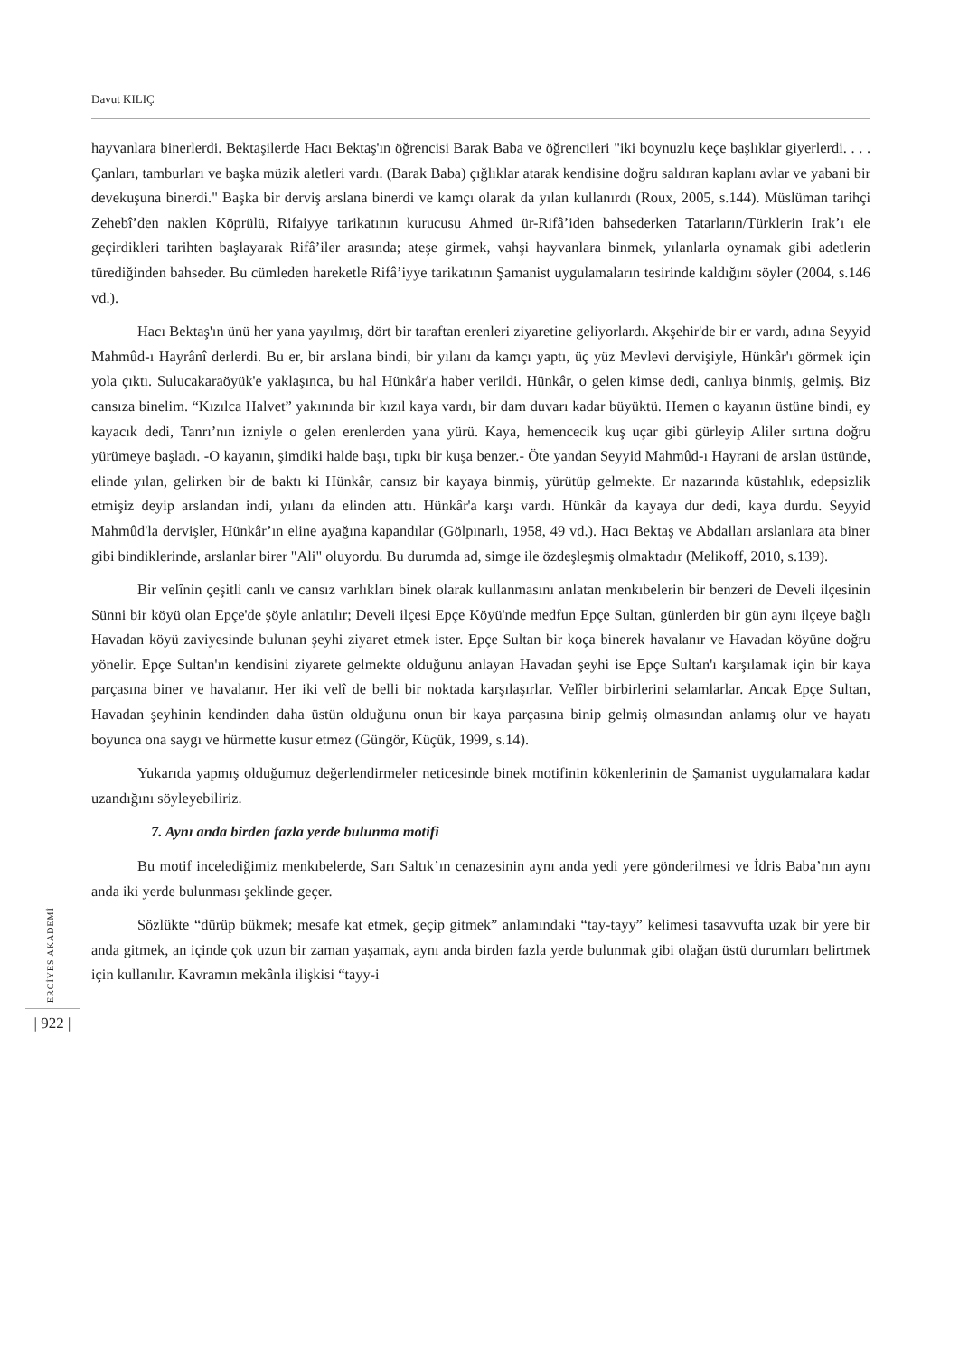Davut KILIÇ
hayvanlara binerlerdi. Bektaşilerde Hacı Bektaş'ın öğrencisi Barak Baba ve öğrencileri "iki boynuzlu keçe başlıklar giyerlerdi. . . . Çanları, tamburları ve başka müzik aletleri vardı. (Barak Baba) çığlıklar atarak kendisine doğru saldıran kaplanı avlar ve yabani bir devekuşuna binerdi." Başka bir derviş arslana binerdi ve kamçı olarak da yılan kullanırdı (Roux, 2005, s.144). Müslüman tarihçi Zehebî’den naklen Köprülü, Rifaiyye tarikatının kurucusu Ahmed ür-Rifâ’iden bahsederken Tatarların/Türklerin Irak’ı ele geçirdikleri tarihten başlayarak Rifâ’iler arasında; ateşe girmek, vahşi hayvanlara binmek, yılanlarla oynamak gibi adetlerin türediğinden bahseder. Bu cümleden hareketle Rifâ’iyye tarikatının Şamanist uygulamaların tesirinde kaldığını söyler (2004, s.146 vd.).
Hacı Bektaş'ın ünü her yana yayılmış, dört bir taraftan erenleri ziyaretine geliyorlardı. Akşehir'de bir er vardı, adına Seyyid Mahmûd-ı Hayrânî derlerdi. Bu er, bir arslana bindi, bir yılanı da kamçı yaptı, üç yüz Mevlevi dervişiyle, Hünkâr'ı görmek için yola çıktı. Sulucakaraöyük'e yaklaşınca, bu hal Hünkâr'a haber verildi. Hünkâr, o gelen kimse dedi, canlıya binmiş, gelmiş. Biz cansıza binelim. “Kızılca Halvet” yakınında bir kızıl kaya vardı, bir dam duvarı kadar büyüktü. Hemen o kayanın üstüne bindi, ey kayacık dedi, Tanrı’nın izniyle o gelen erenlerden yana yürü. Kaya, hemencecik kuş uçar gibi gürleyip Aliler sırtına doğru yürümeye başladı. -O kayanın, şimdiki halde başı, tıpkı bir kuşa benzer.- Öte yandan Seyyid Mahmûd-ı Hayrani de arslan üstünde, elinde yılan, gelirken bir de baktı ki Hünkâr, cansız bir kayaya binmiş, yürütüp gelmekte. Er nazarında küstahlık, edepsizlik etmişiz deyip arslandan indi, yılanı da elinden attı. Hünkâr'a karşı vardı. Hünkâr da kayaya dur dedi, kaya durdu. Seyyid Mahmûd'la dervişler, Hünkâr’ın eline ayağına kapandılar (Gölpınarlı, 1958, 49 vd.). Hacı Bektaş ve Abdalları arslanlara ata biner gibi bindiklerinde, arslanlar birer "Ali" oluyordu. Bu durumda ad, simge ile özdeşleşmiş olmaktadır (Melikoff, 2010, s.139).
Bir velînin çeşitli canlı ve cansız varlıkları binek olarak kullanmasını anlatan menkıbelerin bir benzeri de Develi ilçesinin Sünni bir köyü olan Epçe'de şöyle anlatılır; Develi ilçesi Epçe Köyü'nde medfun Epçe Sultan, günlerden bir gün aynı ilçeye bağlı Havadan köyü zaviyesinde bulunan şeyhi ziyaret etmek ister. Epçe Sultan bir koça binerek havalanır ve Havadan köyüne doğru yönelir. Epçe Sultan'ın kendisini ziyarete gelmekte olduğunu anlayan Havadan şeyhi ise Epçe Sultan'ı karşılamak için bir kaya parçasına biner ve havalanır. Her iki velî de belli bir noktada karşılaşırlar. Velîler birbirlerini selamlarlar. Ancak Epçe Sultan, Havadan şeyhinin kendinden daha üstün olduğunu onun bir kaya parçasına binip gelmiş olmasından anlamış olur ve hayatı boyunca ona saygı ve hürmette kusur etmez (Güngör, Küçük, 1999, s.14).
Yukarıda yapmış olduğumuz değerlendirmeler neticesinde binek motifinin kökenlerinin de Şamanist uygulamalara kadar uzandığını söyleyebiliriz.
7. Aynı anda birden fazla yerde bulunma motifi
Bu motif incelediğimiz menkıbelerde, Sarı Saltık’ın cenazesinin aynı anda yedi yere gönderilmesi ve İdris Baba’nın aynı anda iki yerde bulunması şeklinde geçer.
Sözlükte “dürüp bükmek; mesafe kat etmek, geçip gitmek” anlamındaki “tay-tayy” kelimesi tasavvufta uzak bir yere bir anda gitmek, an içinde çok uzun bir zaman yaşamak, aynı anda birden fazla yerde bulunmak gibi olağan üstü durumları belirtmek için kullanılır. Kavramın mekânla ilişkisi “tayy-i
ERCİYES AKADEMİ
| 922 |